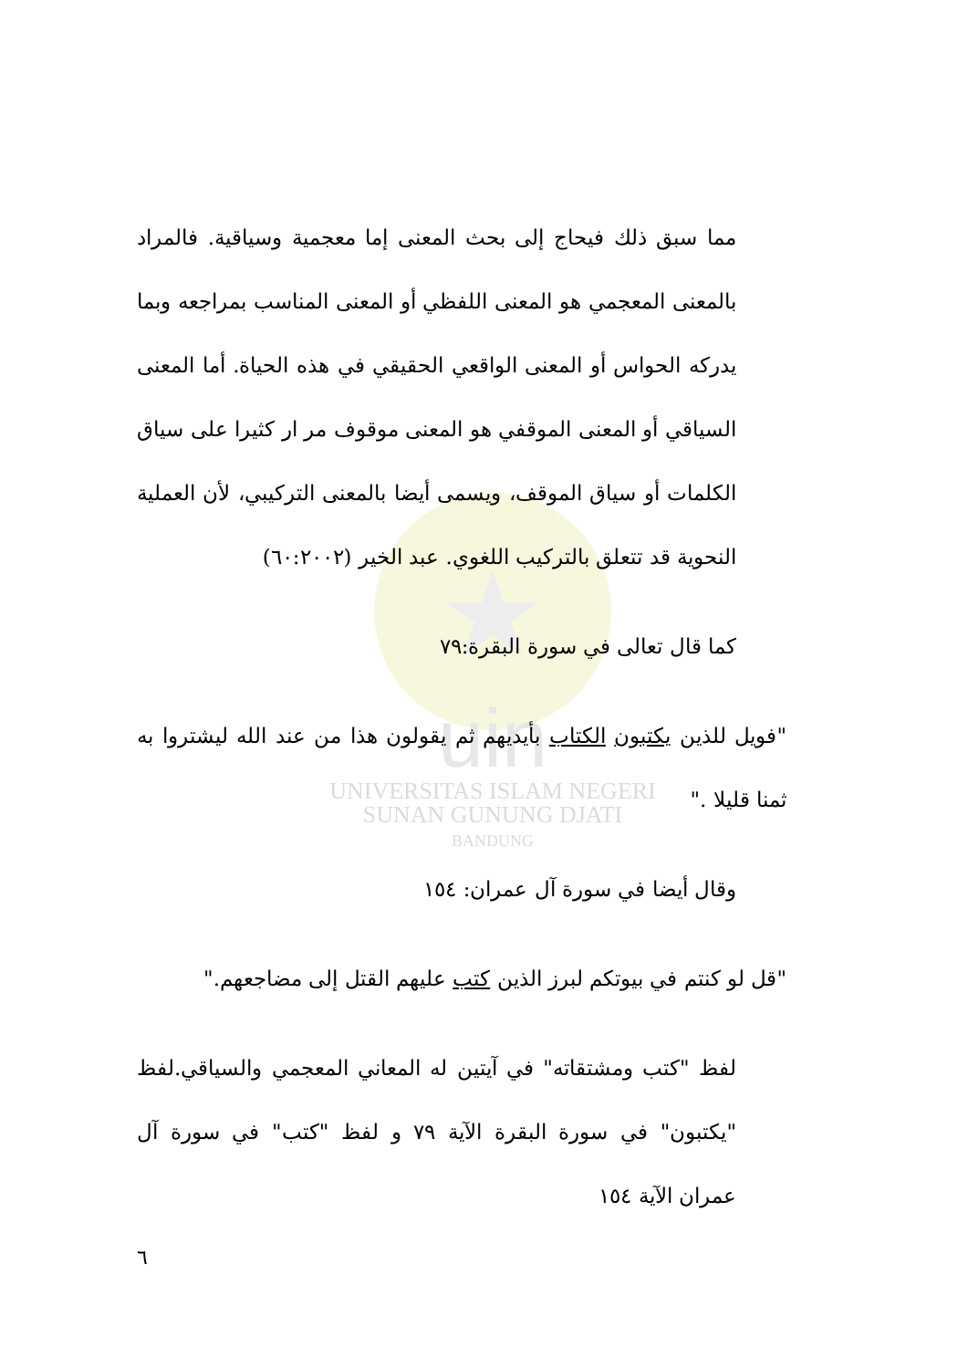uin
UNIVERSITAS ISLAM NEGERI
SUNAN GUNUNG DJATI
BANDUNG
مما سبق ذلك فيحاج إلى بحث المعنى إما معجمية وسياقية. فالمراد بالمعنى المعجمي هو المعنى اللفظي أو المعنى المناسب بمراجعه وبما يدركه الحواس أو المعنى الواقعي الحقيقي في هذه الحياة. أما المعنى السياقي أو المعنى الموقفي هو المعنى موقوف مر ار كثيرا على سياق الكلمات أو سياق الموقف، ويسمى أيضا بالمعنى التركيبي، لأن العملية النحوية قد تتعلق بالتركيب اللغوي. عبد الخير (٦٠:٢٠٠٢)
كما قال تعالى في سورة البقرة:٧٩
"فويل للذين يكتبون الكتاب بأيديهم ثم يقولون هذا من عند الله ليشتروا به ثمنا قليلا ."
وقال أيضا في سورة آل عمران: ١٥٤
"قل لو كنتم في بيوتكم لبرز الذين كتب عليهم القتل إلى مضاجعهم."
لفظ "كتب ومشتقاته" في آيتين له المعاني المعجمي والسياقي.لفظ "يكتبون" في سورة البقرة الآية ٧٩ و لفظ "كتب" في سورة آل عمران الآية ١٥٤
٦